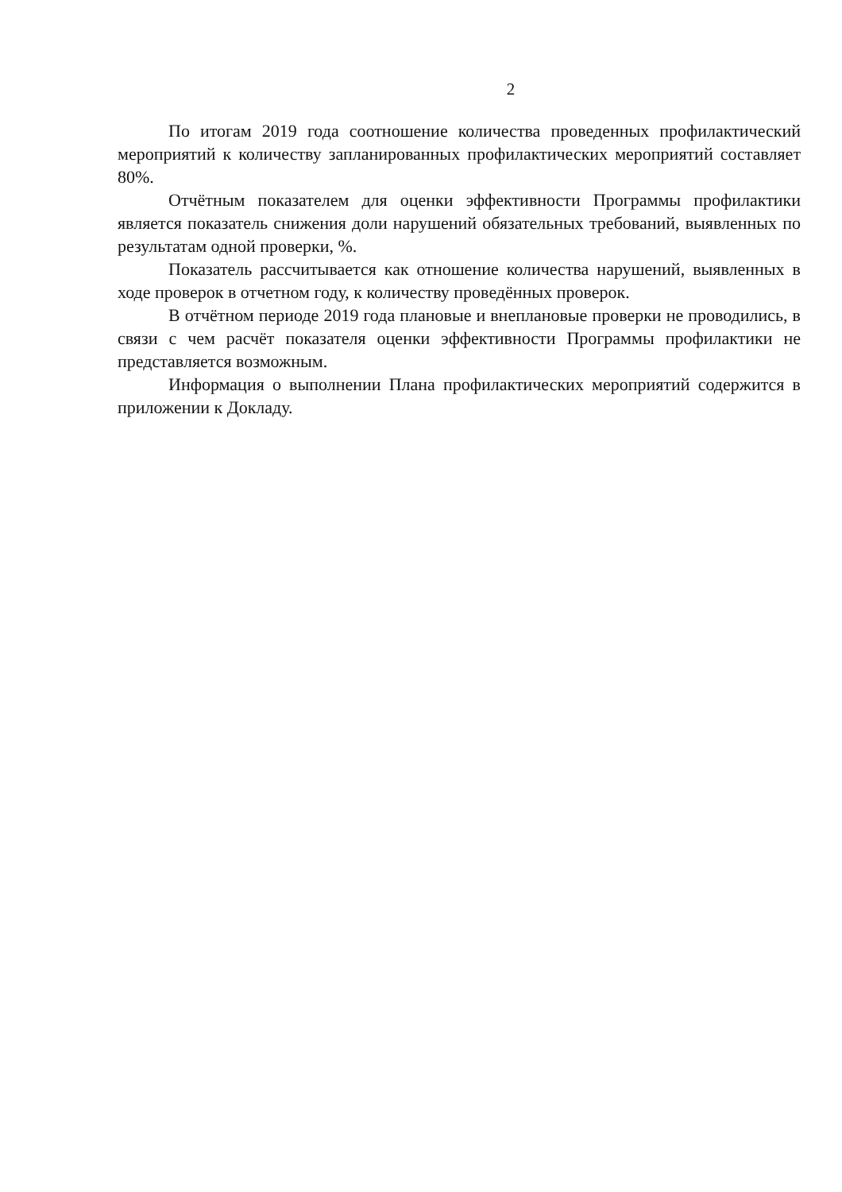2
По итогам 2019 года соотношение количества проведенных профилактический мероприятий к количеству запланированных профилактических мероприятий составляет 80%.
Отчётным показателем для оценки эффективности Программы профилактики является показатель снижения доли нарушений обязательных требований, выявленных по результатам одной проверки, %.
Показатель рассчитывается как отношение количества нарушений, выявленных в ходе проверок в отчетном году, к количеству проведённых проверок.
В отчётном периоде 2019 года плановые и внеплановые проверки не проводились, в связи с чем расчёт показателя оценки эффективности Программы профилактики не представляется возможным.
Информация о выполнении Плана профилактических мероприятий содержится в приложении к Докладу.